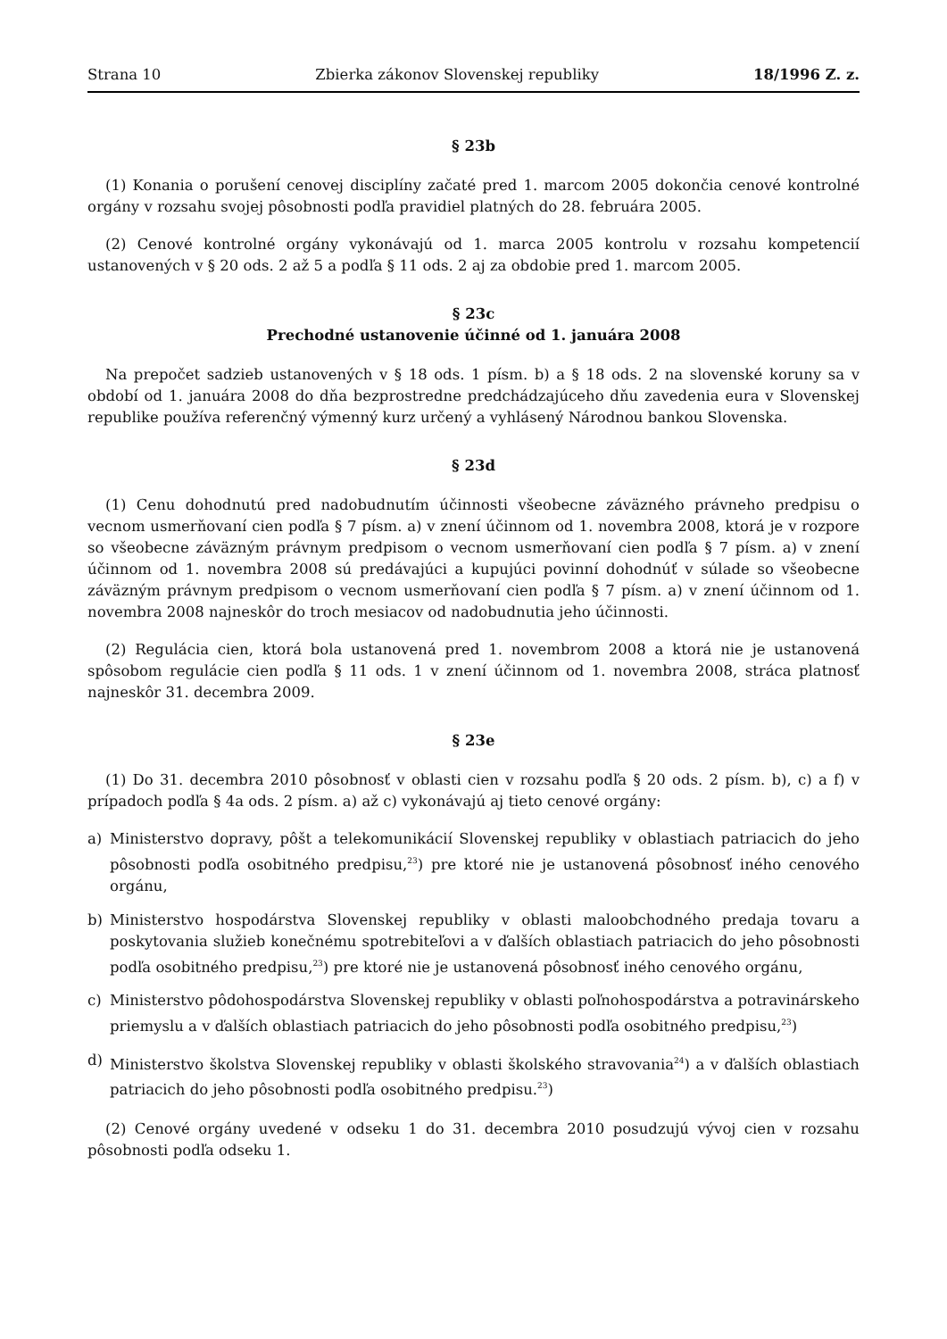Strana 10 Zbierka zákonov Slovenskej republiky 18/1996 Z. z.
§ 23b
(1) Konania o porušení cenovej disciplíny začaté pred 1. marcom 2005 dokončia cenové kontrolné orgány v rozsahu svojej pôsobnosti podľa pravidiel platných do 28. februára 2005.
(2) Cenové kontrolné orgány vykonávajú od 1. marca 2005 kontrolu v rozsahu kompetencií ustanovených v § 20 ods. 2 až 5 a podľa § 11 ods. 2 aj za obdobie pred 1. marcom 2005.
§ 23c
Prechodné ustanovenie účinné od 1. januára 2008
Na prepočet sadzieb ustanovených v § 18 ods. 1 písm. b) a § 18 ods. 2 na slovenské koruny sa v období od 1. januára 2008 do dňa bezprostredne predchádzajúceho dňu zavedenia eura v Slovenskej republike používa referenčný výmenný kurz určený a vyhlásený Národnou bankou Slovenska.
§ 23d
(1) Cenu dohodnutú pred nadobudnutím účinnosti všeobecne záväzného právneho predpisu o vecnom usmerňovaní cien podľa § 7 písm. a) v znení účinnom od 1. novembra 2008, ktorá je v rozpore so všeobecne záväzným právnym predpisom o vecnom usmerňovaní cien podľa § 7 písm. a) v znení účinnom od 1. novembra 2008 sú predávajúci a kupujúci povinní dohodnúť v súlade so všeobecne záväzným právnym predpisom o vecnom usmerňovaní cien podľa § 7 písm. a) v znení účinnom od 1. novembra 2008 najneskôr do troch mesiacov od nadobudnutia jeho účinnosti.
(2) Regulácia cien, ktorá bola ustanovená pred 1. novembrom 2008 a ktorá nie je ustanovená spôsobom regulácie cien podľa § 11 ods. 1 v znení účinnom od 1. novembra 2008, stráca platnosť najneskôr 31. decembra 2009.
§ 23e
(1) Do 31. decembra 2010 pôsobnosť v oblasti cien v rozsahu podľa § 20 ods. 2 písm. b), c) a f) v prípadoch podľa § 4a ods. 2 písm. a) až c) vykonávajú aj tieto cenové orgány:
a) Ministerstvo dopravy, pôšt a telekomunikácií Slovenskej republiky v oblastiach patriacich do jeho pôsobnosti podľa osobitného predpisu,<sup>23</sup>) pre ktoré nie je ustanovená pôsobnosť iného cenového orgánu,
b) Ministerstvo hospodárstva Slovenskej republiky v oblasti maloobchodného predaja tovaru a poskytovania služieb konečnému spotrebiteľovi a v ďalších oblastiach patriacich do jeho pôsobnosti podľa osobitného predpisu,<sup>23</sup>) pre ktoré nie je ustanovená pôsobnosť iného cenového orgánu,
c) Ministerstvo pôdohospodárstva Slovenskej republiky v oblasti poľnohospodárstva a potravinárskeho priemyslu a v ďalších oblastiach patriacich do jeho pôsobnosti podľa osobitného predpisu,<sup>23</sup>)
d) Ministerstvo školstva Slovenskej republiky v oblasti školského stravovania<sup>24</sup>) a v ďalších oblastiach patriacich do jeho pôsobnosti podľa osobitného predpisu.<sup>23</sup>)
(2) Cenové orgány uvedené v odseku 1 do 31. decembra 2010 posudzujú vývoj cien v rozsahu pôsobnosti podľa odseku 1.